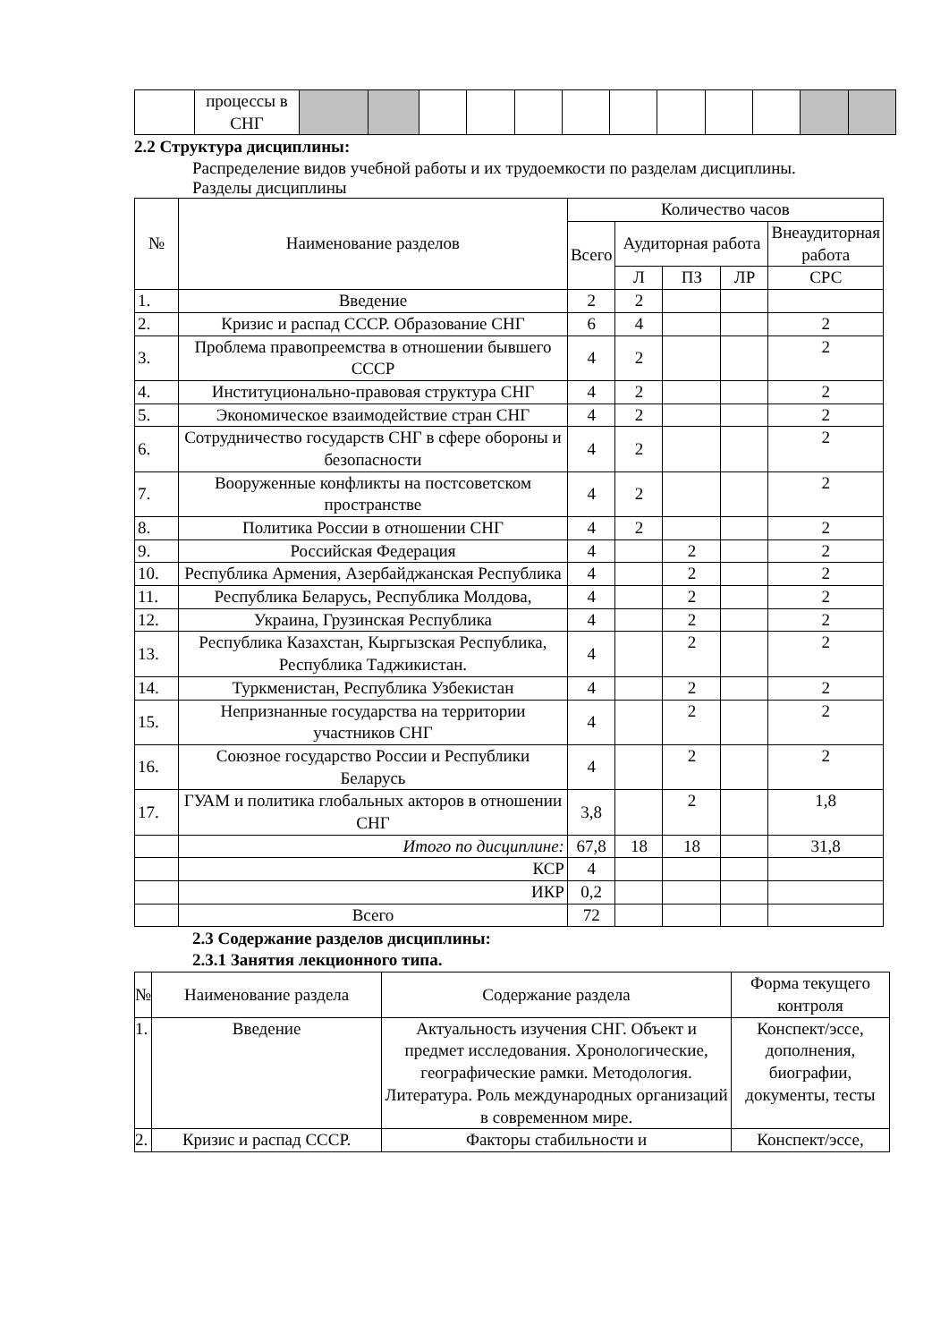| | процессы в СНГ | | | | | | | | | | | | |
2.2 Структура дисциплины:
Распределение видов учебной работы и их трудоемкости по разделам дисциплины.
Разделы дисциплины
| № | Наименование разделов | Количество часов | | | | |
| --- | --- | --- | --- | --- | --- | --- |
| | | Всего | Аудиторная работа | | | Внеаудиторная работа |
| | | | Л | ПЗ | ЛР | СРС |
| 1. | Введение | 2 | 2 | | | |
| 2. | Кризис и распад СССР. Образование СНГ | 6 | 4 | | | 2 |
| 3. | Проблема правопреемства в отношении бывшего СССР | 4 | 2 | | | 2 |
| 4. | Институционально-правовая структура СНГ | 4 | 2 | | | 2 |
| 5. | Экономическое взаимодействие стран СНГ | 4 | 2 | | | 2 |
| 6. | Сотрудничество государств СНГ в сфере обороны и безопасности | 4 | 2 | | | 2 |
| 7. | Вооруженные конфликты на постсоветском пространстве | 4 | 2 | | | 2 |
| 8. | Политика России в отношении СНГ | 4 | 2 | | | 2 |
| 9. | Российская Федерация | 4 | | 2 | | 2 |
| 10. | Республика Армения, Азербайджанская Республика | 4 | | 2 | | 2 |
| 11. | Республика Беларусь, Республика Молдова, | 4 | | 2 | | 2 |
| 12. | Украина, Грузинская Республика | 4 | | 2 | | 2 |
| 13. | Республика Казахстан, Кыргызская Республика, Республика Таджикистан. | 4 | | 2 | | 2 |
| 14. | Туркменистан, Республика Узбекистан | 4 | | 2 | | 2 |
| 15. | Непризнанные государства на территории участников СНГ | 4 | | 2 | | 2 |
| 16. | Союзное государство России и Республики Беларусь | 4 | | 2 | | 2 |
| 17. | ГУАМ и политика глобальных акторов в отношении СНГ | 3,8 | | 2 | | 1,8 |
| | Итого по дисциплине: | 67,8 | 18 | 18 | | 31,8 |
| | КСР | 4 | | | | |
| | ИКР | 0,2 | | | | |
| | Всего | 72 | | | | |
2.3 Содержание разделов дисциплины:
2.3.1 Занятия лекционного типа.
| № | Наименование раздела | Содержание раздела | Форма текущего контроля |
| --- | --- | --- | --- |
| 1. | Введение | Актуальность изучения СНГ. Объект и предмет исследования. Хронологические, географические рамки. Методология. Литература. Роль международных организаций в современном мире. | Конспект/эссе, дополнения, биографии, документы, тесты |
| 2. | Кризис и распад СССР. | Факторы стабильности и | Конспект/эссе, |